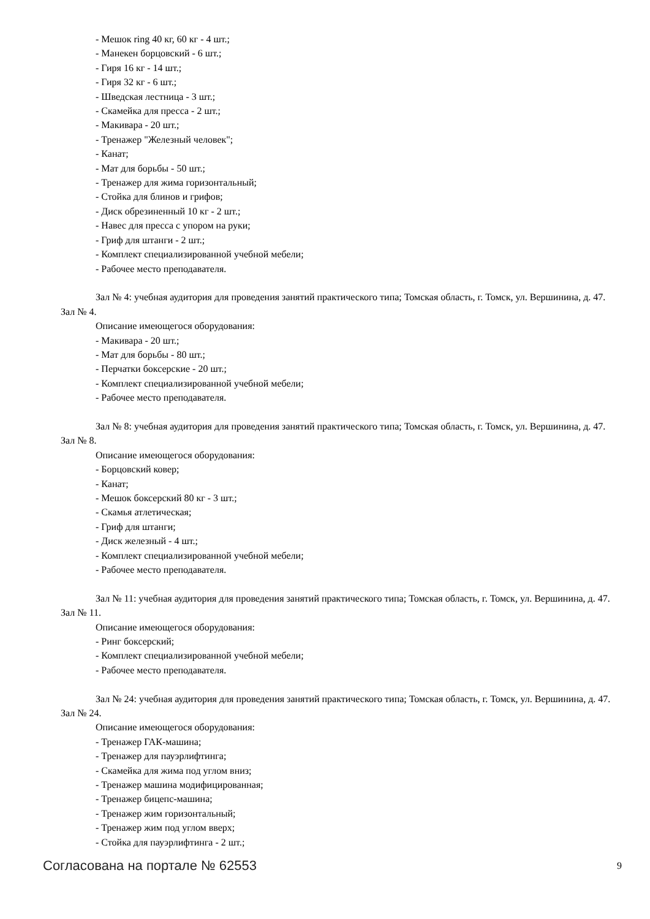- Мешок ring 40 кг, 60 кг - 4 шт.;
- Манекен борцовский - 6 шт.;
- Гиря 16 кг - 14 шт.;
- Гиря 32 кг - 6 шт.;
- Шведская лестница - 3 шт.;
- Скамейка для пресса - 2 шт.;
- Макивара - 20 шт.;
- Тренажер "Железный человек";
- Канат;
- Мат для борьбы - 50 шт.;
- Тренажер для жима горизонтальный;
- Стойка для блинов и грифов;
- Диск обрезиненный 10 кг - 2 шт.;
- Навес для пресса с упором на руки;
- Гриф для штанги - 2 шт.;
- Комплект специализированной учебной мебели;
- Рабочее место преподавателя.
Зал № 4: учебная аудитория для проведения занятий практического типа; Томская область, г. Томск, ул. Вершинина, д. 47. Зал № 4.
Описание имеющегося оборудования:
- Макивара - 20 шт.;
- Мат для борьбы - 80 шт.;
- Перчатки боксерские - 20 шт.;
- Комплект специализированной учебной мебели;
- Рабочее место преподавателя.
Зал № 8: учебная аудитория для проведения занятий практического типа; Томская область, г. Томск, ул. Вершинина, д. 47. Зал № 8.
Описание имеющегося оборудования:
- Борцовский ковер;
- Канат;
- Мешок боксерский 80 кг - 3 шт.;
- Скамья атлетическая;
- Гриф для штанги;
- Диск железный - 4 шт.;
- Комплект специализированной учебной мебели;
- Рабочее место преподавателя.
Зал № 11: учебная аудитория для проведения занятий практического типа; Томская область, г. Томск, ул. Вершинина, д. 47. Зал № 11.
Описание имеющегося оборудования:
- Ринг боксерский;
- Комплект специализированной учебной мебели;
- Рабочее место преподавателя.
Зал № 24: учебная аудитория для проведения занятий практического типа; Томская область, г. Томск, ул. Вершинина, д. 47. Зал № 24.
Описание имеющегося оборудования:
- Тренажер ГАК-машина;
- Тренажер для пауэрлифтинга;
- Скамейка для жима под углом вниз;
- Тренажер машина модифицированная;
- Тренажер бицепс-машина;
- Тренажер жим горизонтальный;
- Тренажер жим под углом вверх;
- Стойка для пауэрлифтинга - 2 шт.;
Согласована на портале № 62553 9